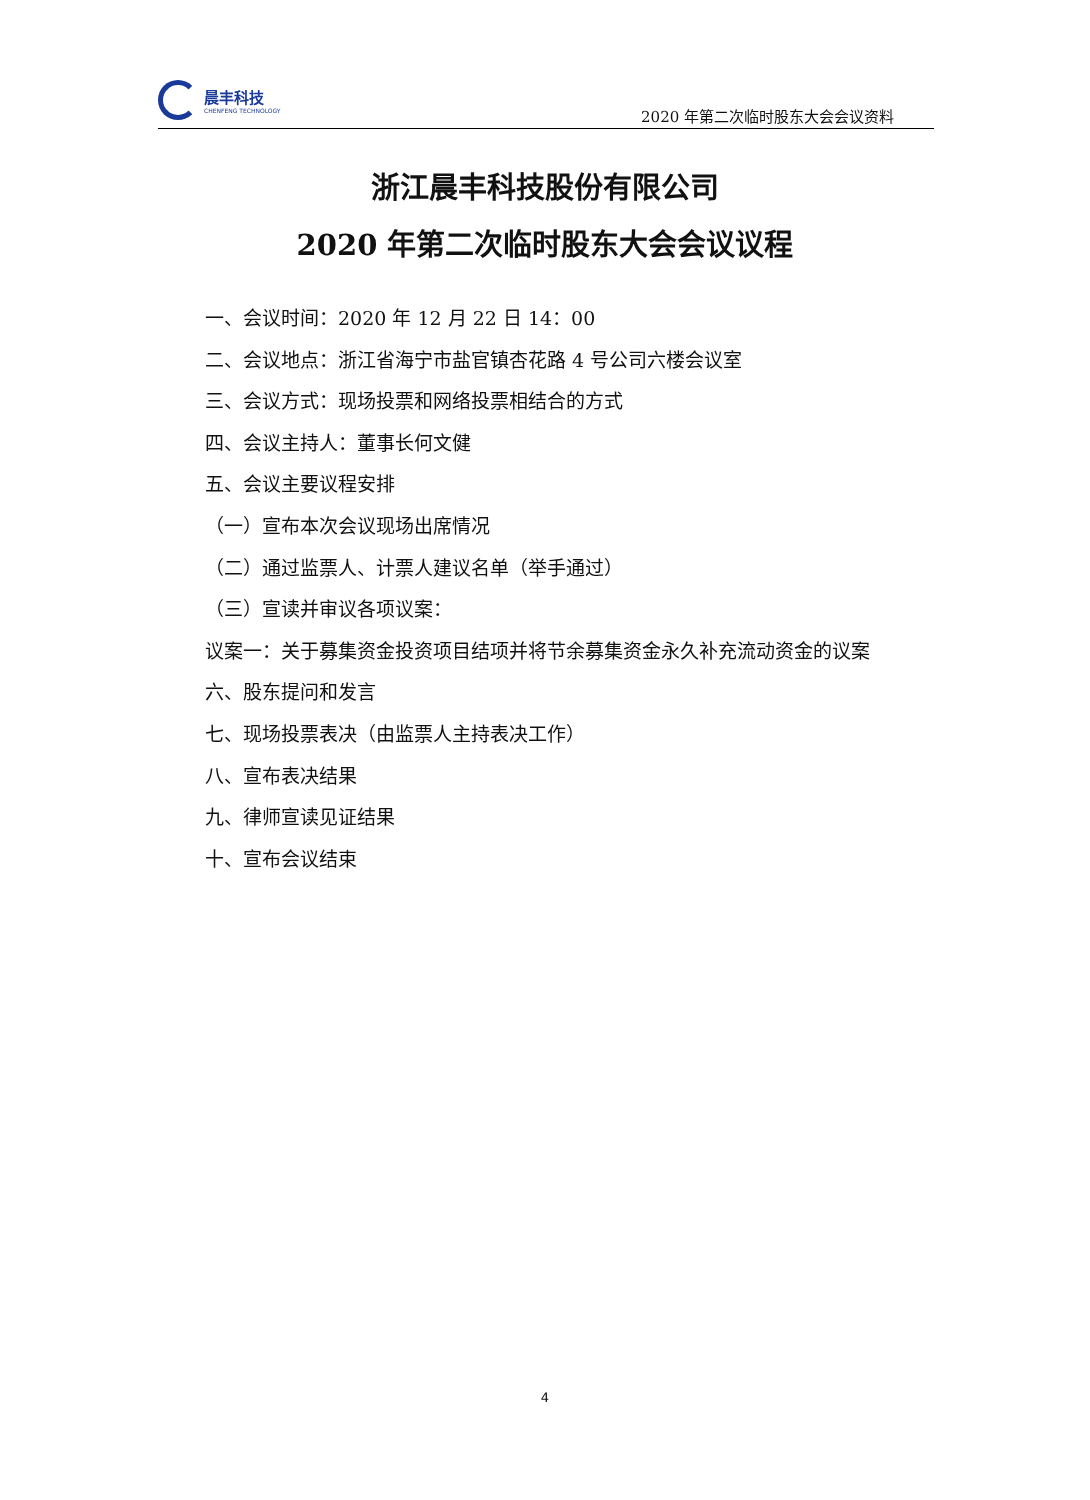晨丰科技
CHENFENG TECHNOLOGY
2020 年第二次临时股东大会会议资料
浙江晨丰科技股份有限公司
2020 年第二次临时股东大会会议议程
一、会议时间：2020 年 12 月 22 日 14：00
二、会议地点：浙江省海宁市盐官镇杏花路 4 号公司六楼会议室
三、会议方式：现场投票和网络投票相结合的方式
四、会议主持人：董事长何文健
五、会议主要议程安排
（一）宣布本次会议现场出席情况
（二）通过监票人、计票人建议名单（举手通过）
（三）宣读并审议各项议案：
议案一：关于募集资金投资项目结项并将节余募集资金永久补充流动资金的议案
六、股东提问和发言
七、现场投票表决（由监票人主持表决工作）
八、宣布表决结果
九、律师宣读见证结果
十、宣布会议结束
4